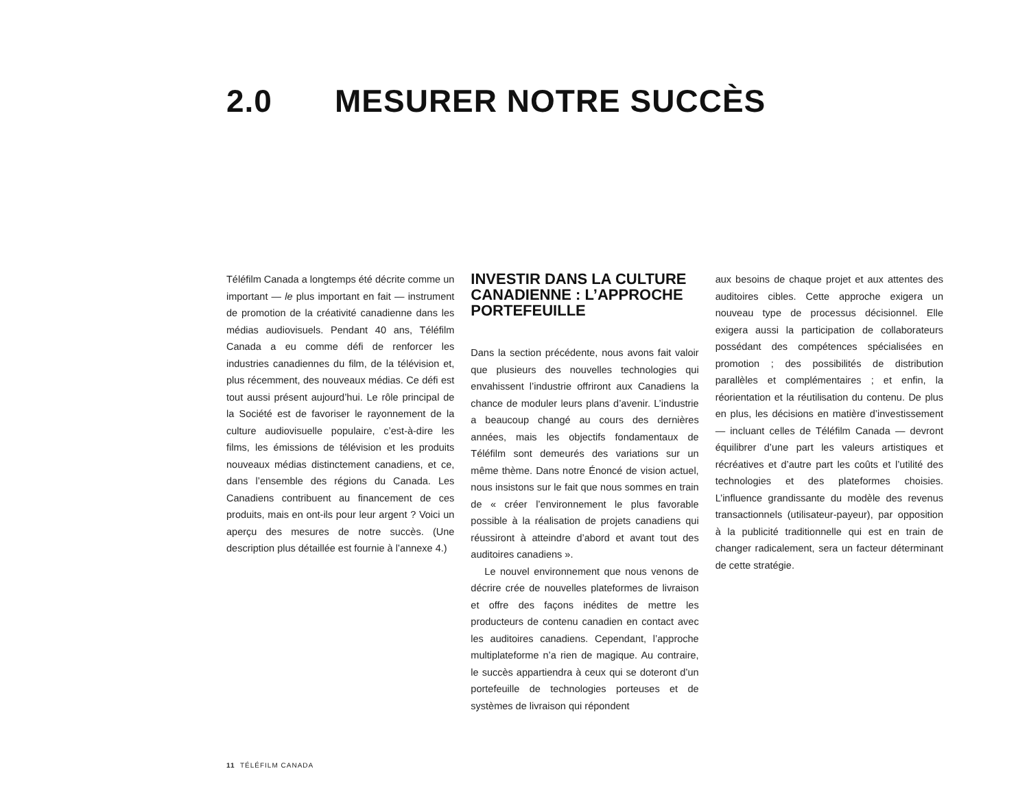2.0 MESURER NOTRE SUCCÈS
Téléfilm Canada a longtemps été décrite comme un important — le plus important en fait — instrument de promotion de la créativité canadienne dans les médias audiovisuels. Pendant 40 ans, Téléfilm Canada a eu comme défi de renforcer les industries canadiennes du film, de la télévision et, plus récemment, des nouveaux médias. Ce défi est tout aussi présent aujourd’hui. Le rôle principal de la Société est de favoriser le rayonnement de la culture audiovisuelle populaire, c’est-à-dire les films, les émissions de télévision et les produits nouveaux médias distinctement canadiens, et ce, dans l’ensemble des régions du Canada. Les Canadiens contribuent au financement de ces produits, mais en ont-ils pour leur argent ? Voici un aperçu des mesures de notre succès. (Une description plus détaillée est fournie à l’annexe 4.)
INVESTIR DANS LA CULTURE CANADIENNE : L’APPROCHE PORTEFEUILLE
Dans la section précédente, nous avons fait valoir que plusieurs des nouvelles technologies qui envahissent l’industrie offriront aux Canadiens la chance de moduler leurs plans d’avenir. L’industrie a beaucoup changé au cours des dernières années, mais les objectifs fondamentaux de Téléfilm sont demeurés des variations sur un même thème. Dans notre Énoncé de vision actuel, nous insistons sur le fait que nous sommes en train de « créer l’environnement le plus favorable possible à la réalisation de projets canadiens qui réussiront à atteindre d’abord et avant tout des auditoires canadiens ».
Le nouvel environnement que nous venons de décrire crée de nouvelles plateformes de livraison et offre des façons inédites de mettre les producteurs de contenu canadien en contact avec les auditoires canadiens. Cependant, l’approche multiplateforme n’a rien de magique. Au contraire, le succès appartiendra à ceux qui se doteront d’un portefeuille de technologies porteuses et de systèmes de livraison qui répondent
aux besoins de chaque projet et aux attentes des auditoires cibles. Cette approche exigera un nouveau type de processus décisionnel. Elle exigera aussi la participation de collaborateurs possédant des compétences spécialisées en promotion ; des possibilités de distribution parallèles et complémentaires ; et enfin, la réorientation et la réutilisation du contenu. De plus en plus, les décisions en matière d’investissement — incluant celles de Téléfilm Canada — devront équilibrer d’une part les valeurs artistiques et récréatives et d’autre part les coûts et l’utilité des technologies et des plateformes choisies. L’influence grandissante du modèle des revenus transactionnels (utilisateur-payeur), par opposition à la publicité traditionnelle qui est en train de changer radicalement, sera un facteur déterminant de cette stratégie.
11 TÉLÉFILM CANADA